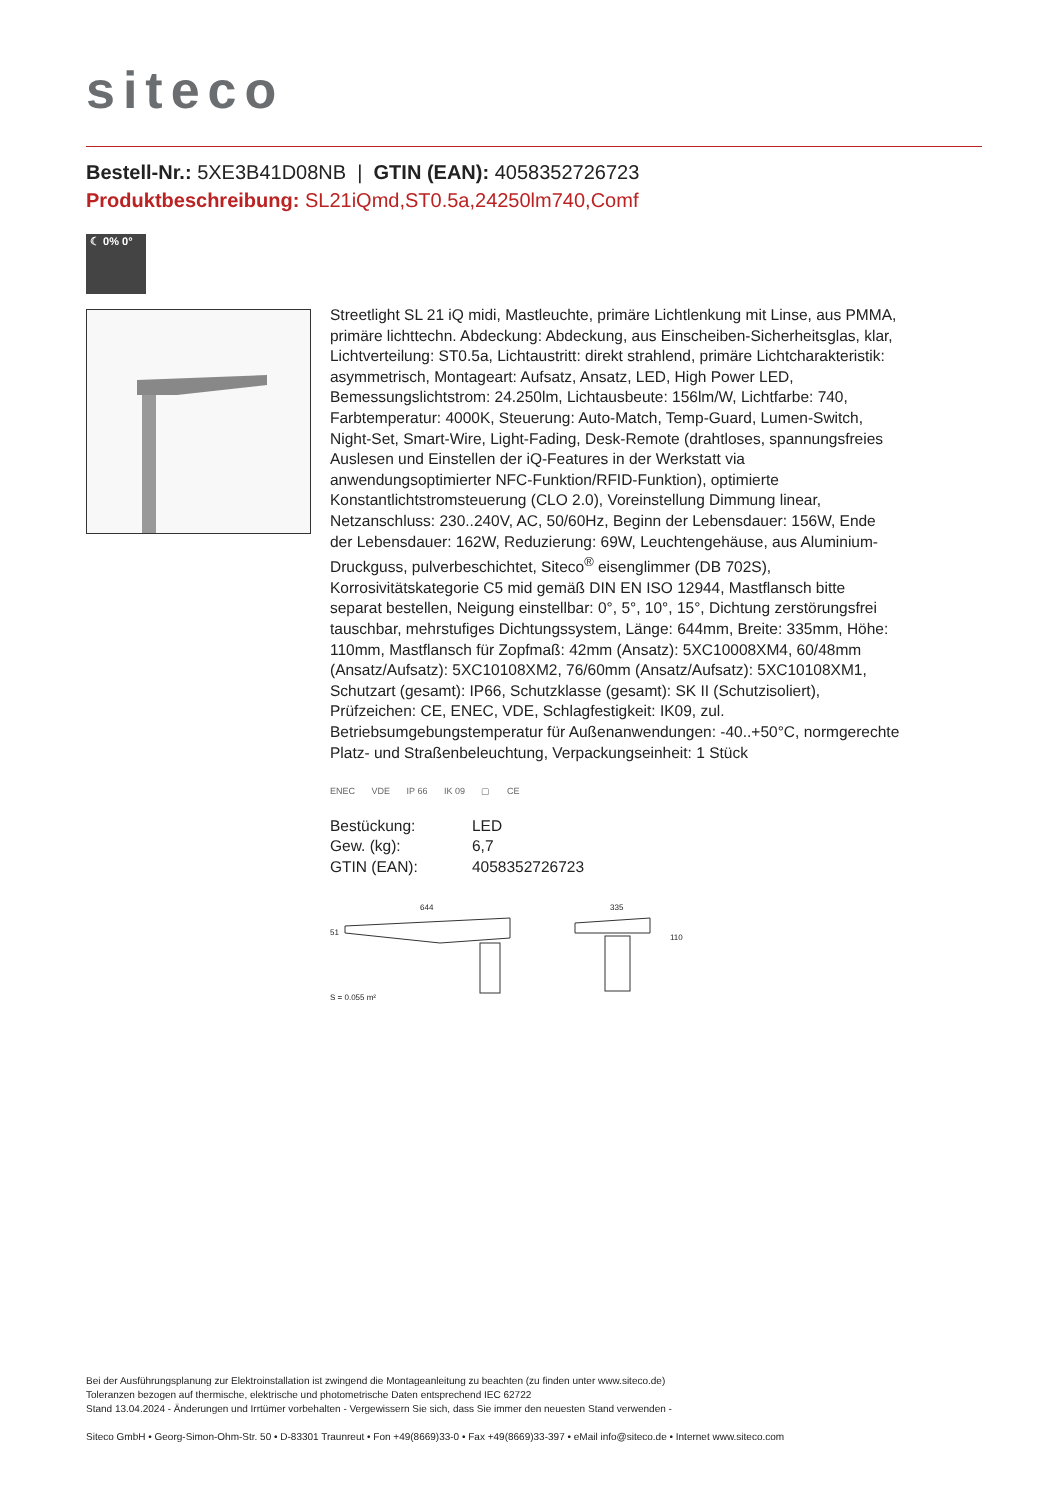siteco
Bestell-Nr.: 5XE3B41D08NB | GTIN (EAN): 4058352726723
Produktbeschreibung: SL21iQmd,ST0.5a,24250lm740,Comf
☾ 0% 0°
Streetlight SL 21 iQ midi, Mastleuchte, primäre Lichtlenkung mit Linse, aus PMMA, primäre lichttechn. Abdeckung: Abdeckung, aus Einscheiben-Sicherheitsglas, klar, Lichtverteilung: ST0.5a, Lichtaustritt: direkt strahlend, primäre Lichtcharakteristik: asymmetrisch, Montageart: Aufsatz, Ansatz, LED, High Power LED, Bemessungslichtstrom: 24.250lm, Lichtausbeute: 156lm/W, Lichtfarbe: 740, Farbtemperatur: 4000K, Steuerung: Auto-Match, Temp-Guard, Lumen-Switch, Night-Set, Smart-Wire, Light-Fading, Desk-Remote (drahtloses, spannungsfreies Auslesen und Einstellen der iQ-Features in der Werkstatt via anwendungsoptimierter NFC-Funktion/RFID-Funktion), optimierte Konstantlichtstromsteuerung (CLO 2.0), Voreinstellung Dimmung linear, Netzanschluss: 230..240V, AC, 50/60Hz, Beginn der Lebensdauer: 156W, Ende der Lebensdauer: 162W, Reduzierung: 69W, Leuchtengehäuse, aus Aluminium-Druckguss, pulverbeschichtet, Siteco<sup>®</sup> eisenglimmer (DB 702S), Korrosivitätskategorie C5 mid gemäß DIN EN ISO 12944, Mastflansch bitte separat bestellen, Neigung einstellbar: 0°, 5°, 10°, 15°, Dichtung zerstörungsfrei tauschbar, mehrstufiges Dichtungssystem, Länge: 644mm, Breite: 335mm, Höhe: 110mm, Mastflansch für Zopfmaß: 42mm (Ansatz): 5XC10008XM4, 60/48mm (Ansatz/Aufsatz): 5XC10108XM2, 76/60mm (Ansatz/Aufsatz): 5XC10108XM1, Schutzart (gesamt): IP66, Schutzklasse (gesamt): SK II (Schutzisoliert), Prüfzeichen: CE, ENEC, VDE, Schlagfestigkeit: IK09, zul. Betriebsumgebungstemperatur für Außenanwendungen: -40..+50°C, normgerechte Platz- und Straßenbeleuchtung, Verpackungseinheit: 1 Stück
ENEC VDE IP 66 IK 09 ▢ CE
| Bestückung: | LED |
| Gew. (kg): | 6,7 |
| GTIN (EAN): | 4058352726723 |
644 335
51
110
S = 0.055 m²
Bei der Ausführungsplanung zur Elektroinstallation ist zwingend die Montageanleitung zu beachten (zu finden unter www.siteco.de)
Toleranzen bezogen auf thermische, elektrische und photometrische Daten entsprechend IEC 62722
Stand 13.04.2024 - Änderungen und Irrtümer vorbehalten - Vergewissern Sie sich, dass Sie immer den neuesten Stand verwenden -
Siteco GmbH • Georg-Simon-Ohm-Str. 50 • D-83301 Traunreut • Fon +49(8669)33-0 • Fax +49(8669)33-397 • eMail info@siteco.de • Internet www.siteco.com